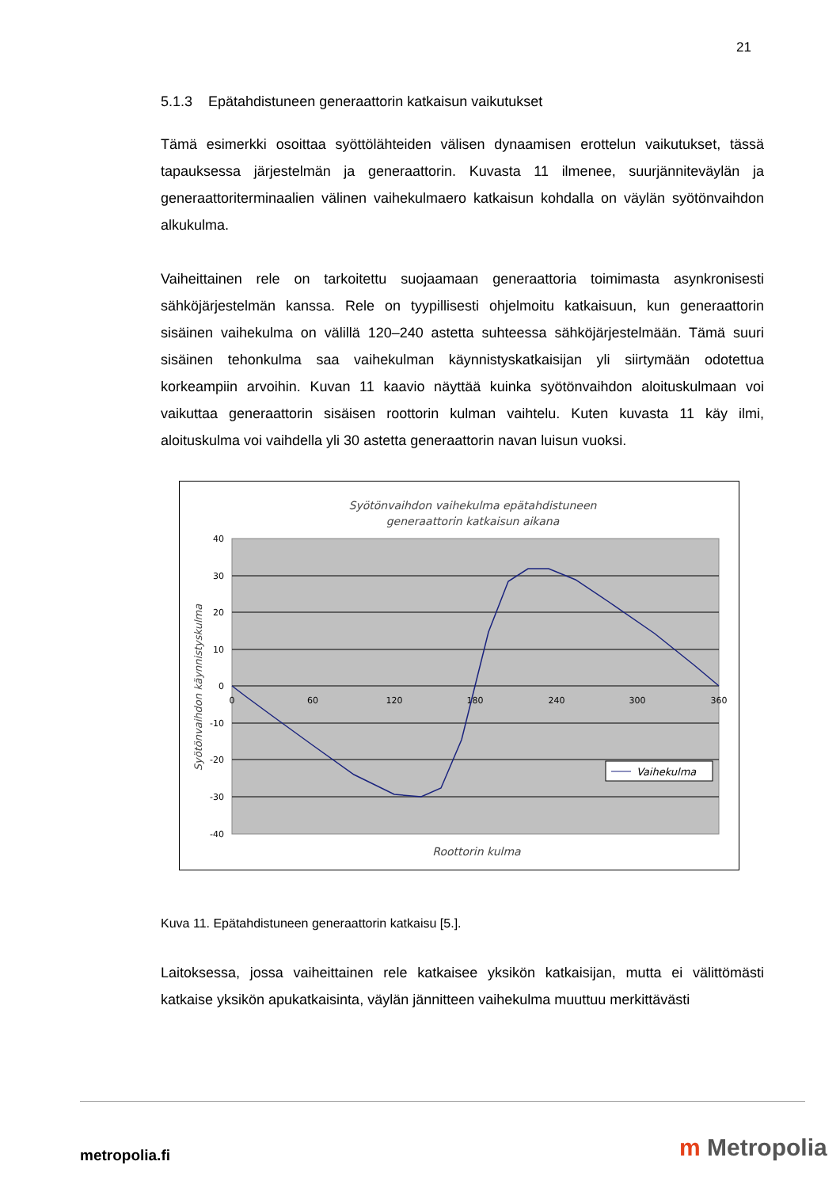21
5.1.3 Epätahdistuneen generaattorin katkaisun vaikutukset
Tämä esimerkki osoittaa syöttölähteiden välisen dynaamisen erottelun vaikutukset, tässä tapauksessa järjestelmän ja generaattorin. Kuvasta 11 ilmenee, suurjänniteväylän ja generaattoriterminaalien välinen vaihekulmaero katkaisun kohdalla on väylän syötönvaihdon alkukulma.
Vaiheittainen rele on tarkoitettu suojaamaan generaattoria toimimasta asynkronisesti sähköjärjestelmän kanssa. Rele on tyypillisesti ohjelmoitu katkaisuun, kun generaattorin sisäinen vaihekulma on välillä 120–240 astetta suhteessa sähköjärjestelmään. Tämä suuri sisäinen tehonkulma saa vaihekulman käynnistyskatkaisijan yli siirtymään odotettua korkeampiin arvoihin. Kuvan 11 kaavio näyttää kuinka syötönvaihdon aloituskulmaan voi vaikuttaa generaattorin sisäisen roottorin kulman vaihtelu. Kuten kuvasta 11 käy ilmi, aloituskulma voi vaihdella yli 30 astetta generaattorin navan luisun vuoksi.
Syötönvaihdon vaihekulma epätahdistuneen
generaattorin katkaisun aikana
40
30
20
10
0
-10
-20
-30
-40
0
60
120
180
240
300
360
Syötönvaihdon käynnistyskulma
Roottorin kulma
Vaihekulma
Kuva 11. Epätahdistuneen generaattorin katkaisu [5.].
Laitoksessa, jossa vaiheittainen rele katkaisee yksikön katkaisijan, mutta ei välittömästi katkaise yksikön apukatkaisinta, väylän jännitteen vaihekulma muuttuu merkittävästi
metropolia.fi m Metropolia